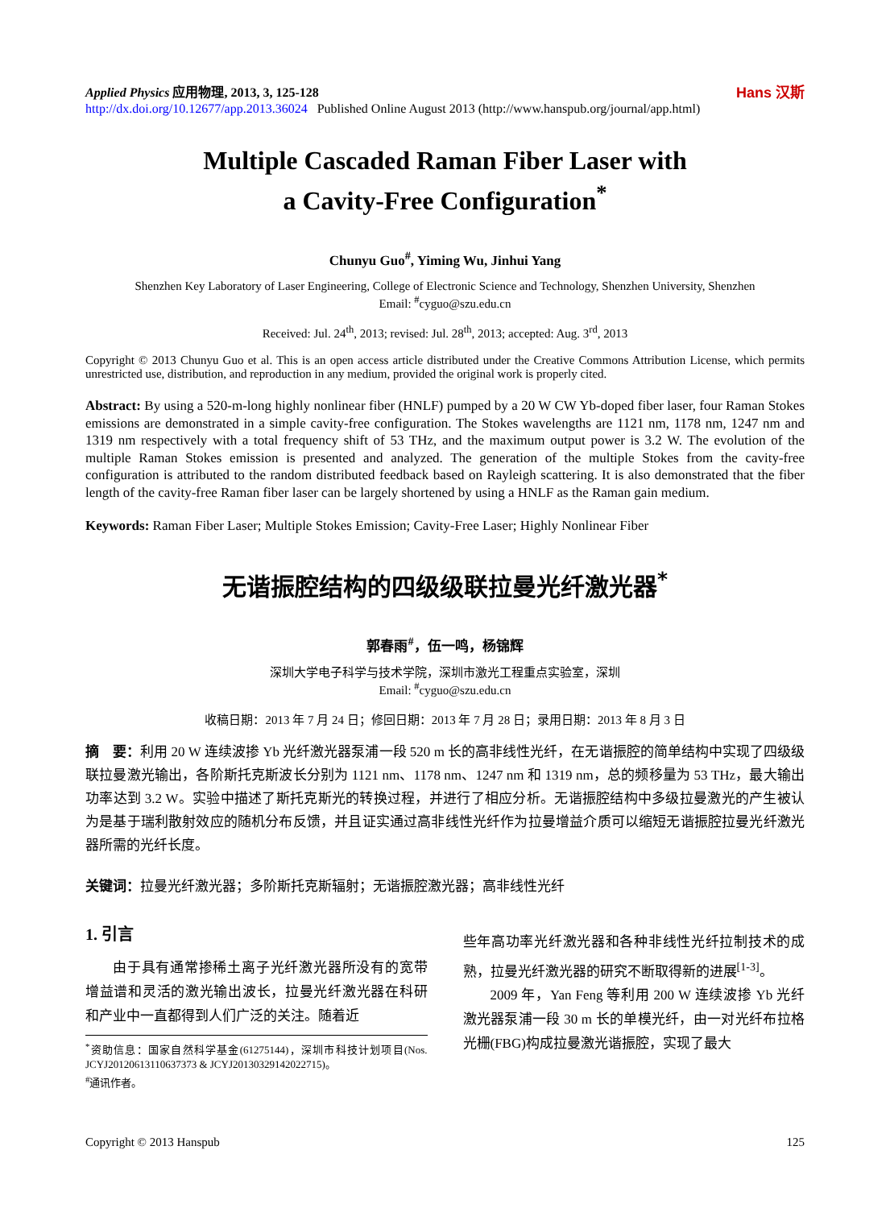Applied Physics 应用物理, 2013, 3, 125-128
http://dx.doi.org/10.12677/app.2013.36024 Published Online August 2013 (http://www.hanspub.org/journal/app.html)
Hans 汉斯
Multiple Cascaded Raman Fiber Laser with
a Cavity-Free Configuration<sup>*</sup>
Chunyu Guo<sup>#</sup>, Yiming Wu, Jinhui Yang
Shenzhen Key Laboratory of Laser Engineering, College of Electronic Science and Technology, Shenzhen University, Shenzhen
Email: <sup>#</sup>cyguo@szu.edu.cn
Received: Jul. 24<sup>th</sup>, 2013; revised: Jul. 28<sup>th</sup>, 2013; accepted: Aug. 3<sup>rd</sup>, 2013
Copyright © 2013 Chunyu Guo et al. This is an open access article distributed under the Creative Commons Attribution License, which permits unrestricted use, distribution, and reproduction in any medium, provided the original work is properly cited.
Abstract: By using a 520-m-long highly nonlinear fiber (HNLF) pumped by a 20 W CW Yb-doped fiber laser, four Raman Stokes emissions are demonstrated in a simple cavity-free configuration. The Stokes wavelengths are 1121 nm, 1178 nm, 1247 nm and 1319 nm respectively with a total frequency shift of 53 THz, and the maximum output power is 3.2 W. The evolution of the multiple Raman Stokes emission is presented and analyzed. The generation of the multiple Stokes from the cavity-free configuration is attributed to the random distributed feedback based on Rayleigh scattering. It is also demonstrated that the fiber length of the cavity-free Raman fiber laser can be largely shortened by using a HNLF as the Raman gain medium.
Keywords: Raman Fiber Laser; Multiple Stokes Emission; Cavity-Free Laser; Highly Nonlinear Fiber
无谐振腔结构的四级级联拉曼光纤激光器<sup>*</sup>
郭春雨<sup>#</sup>，伍一鸣，杨锦辉
深圳大学电子科学与技术学院，深圳市激光工程重点实验室，深圳
Email: <sup>#</sup>cyguo@szu.edu.cn
收稿日期：2013 年 7 月 24 日；修回日期：2013 年 7 月 28 日；录用日期：2013 年 8 月 3 日
摘　要：利用 20 W 连续波掺 Yb 光纤激光器泵浦一段 520 m 长的高非线性光纤，在无谐振腔的简单结构中实现了四级级联拉曼激光输出，各阶斯托克斯波长分别为 1121 nm、1178 nm、1247 nm 和 1319 nm，总的频移量为 53 THz，最大输出功率达到 3.2 W。实验中描述了斯托克斯光的转换过程，并进行了相应分析。无谐振腔结构中多级拉曼激光的产生被认为是基于瑞利散射效应的随机分布反馈，并且证实通过高非线性光纤作为拉曼增益介质可以缩短无谐振腔拉曼光纤激光器所需的光纤长度。
关键词：拉曼光纤激光器；多阶斯托克斯辐射；无谐振腔激光器；高非线性光纤
1. 引言
由于具有通常掺稀土离子光纤激光器所没有的宽带增益谱和灵活的激光输出波长，拉曼光纤激光器在科研和产业中一直都得到人们广泛的关注。随着近
<sup>*</sup> 资助信息：国家自然科学基金(61275144)，深圳市科技计划项目(Nos. JCYJ20120613110637373 & JCYJ20130329142022715)。
<sup>#</sup> 通讯作者。
些年高功率光纤激光器和各种非线性光纤拉制技术的成熟，拉曼光纤激光器的研究不断取得新的进展<sup>[1-3]</sup>。
2009 年，Yan Feng 等利用 200 W 连续波掺 Yb 光纤激光器泵浦一段 30 m 长的单模光纤，由一对光纤布拉格光栅(FBG)构成拉曼激光谐振腔，实现了最大
Copyright © 2013 Hanspub 125